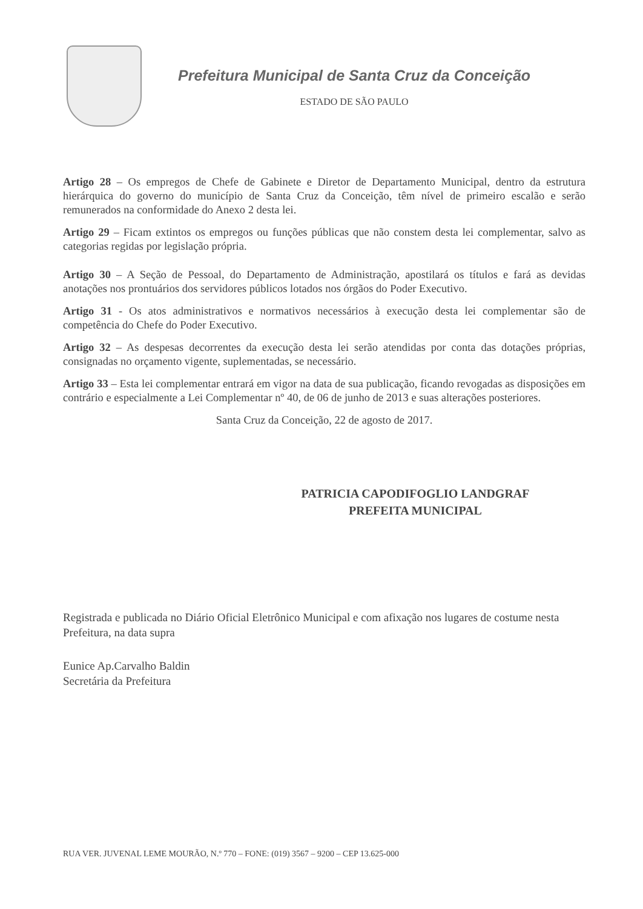Prefeitura Municipal de Santa Cruz da Conceição
ESTADO DE SÃO PAULO
Artigo 28 – Os empregos de Chefe de Gabinete e Diretor de Departamento Municipal, dentro da estrutura hierárquica do governo do município de Santa Cruz da Conceição, têm nível de primeiro escalão e serão remunerados na conformidade do Anexo 2 desta lei.
Artigo 29 – Ficam extintos os empregos ou funções públicas que não constem desta lei complementar, salvo as categorias regidas por legislação própria.
Artigo 30 – A Seção de Pessoal, do Departamento de Administração, apostilará os títulos e fará as devidas anotações nos prontuários dos servidores públicos lotados nos órgãos do Poder Executivo.
Artigo 31 - Os atos administrativos e normativos necessários à execução desta lei complementar são de competência do Chefe do Poder Executivo.
Artigo 32 – As despesas decorrentes da execução desta lei serão atendidas por conta das dotações próprias, consignadas no orçamento vigente, suplementadas, se necessário.
Artigo 33 – Esta lei complementar entrará em vigor na data de sua publicação, ficando revogadas as disposições em contrário e especialmente a Lei Complementar nº 40, de 06 de junho de 2013 e suas alterações posteriores.
Santa Cruz da Conceição, 22 de agosto de 2017.
PATRICIA CAPODIFOGLIO LANDGRAF
PREFEITA MUNICIPAL
Registrada e publicada no Diário Oficial Eletrônico Municipal e com afixação nos lugares de costume nesta Prefeitura, na data supra
Eunice Ap.Carvalho Baldin
Secretária da Prefeitura
RUA VER. JUVENAL LEME MOURÃO, N.º 770 – FONE: (019) 3567 – 9200 – CEP 13.625-000